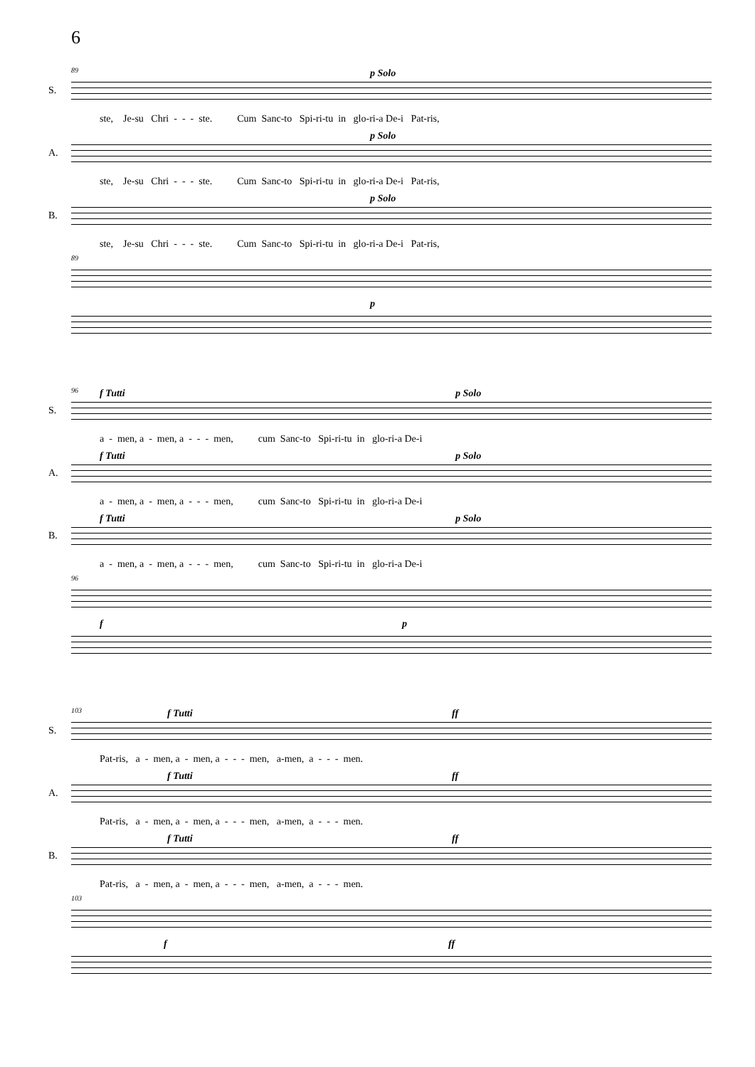6
89
S.
p Solo
ste, Je-su Chri - - - ste. Cum Sanc-to Spi-ri-tu in glo-ri-a De-i Pat-ris,
A.
p Solo
ste, Je-su Chri - - - ste. Cum Sanc-to Spi-ri-tu in glo-ri-a De-i Pat-ris,
B.
p Solo
ste, Je-su Chri - - - ste. Cum Sanc-to Spi-ri-tu in glo-ri-a De-i Pat-ris,
89
p
96
S.
f Tutti p Solo
a - men, a - men, a - - - men, cum Sanc-to Spi-ri-tu in glo-ri-a De-i
A.
f Tutti p Solo
a - men, a - men, a - - - men, cum Sanc-to Spi-ri-tu in glo-ri-a De-i
B.
f Tutti p Solo
a - men, a - men, a - - - men, cum Sanc-to Spi-ri-tu in glo-ri-a De-i
96
f p
103
S.
f Tutti ff
Pat-ris, a - men, a - men, a - - - men, a-men, a - - - men.
A.
f Tutti ff
Pat-ris, a - men, a - men, a - - - men, a-men, a - - - men.
B.
f Tutti ff
Pat-ris, a - men, a - men, a - - - men, a-men, a - - - men.
103
f ff